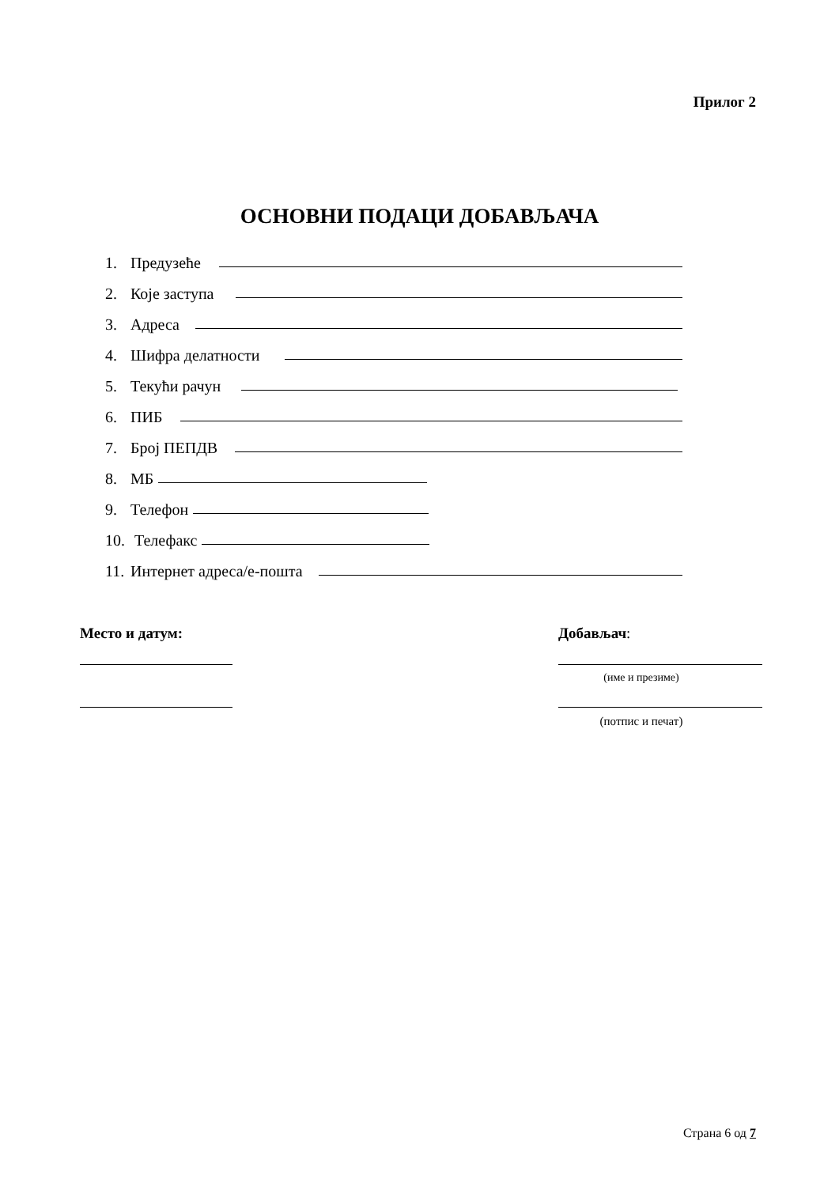Прилог 2
ОСНОВНИ ПОДАЦИ ДОБАВЉАЧА
1. Предузеће
2. Које заступа
3. Адреса
4. Шифра делатности
5. Текући рачун
6. ПИБ
7. Број ПЕПДВ
8. МБ
9. Телефон
10. Телефакс
11. Интернет адреса/е-пошта
Место и датум: Добављач:
(име и презиме)
(потпис и печат)
Страна 6 од 7